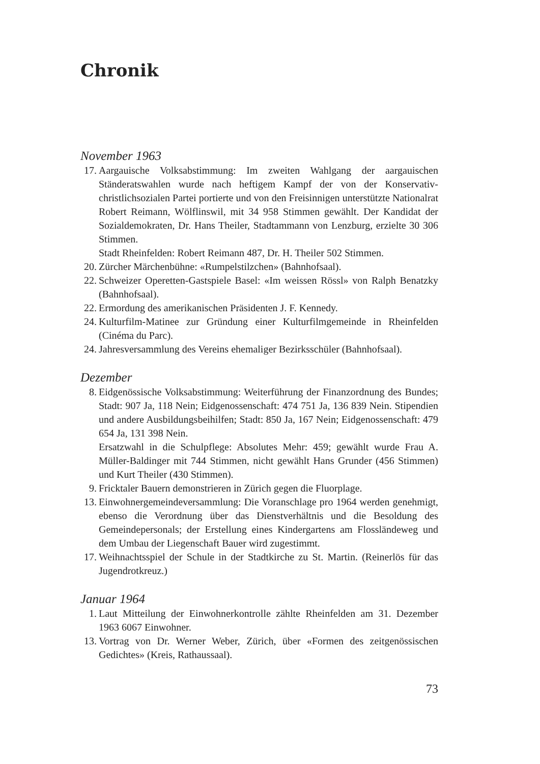Chronik
November 1963
17. Aargauische Volksabstimmung: Im zweiten Wahlgang der aargauischen Ständeratswahlen wurde nach heftigem Kampf der von der Konservativ-christlichsozialen Partei portierte und von den Freisinnigen unterstützte Nationalrat Robert Reimann, Wölflinswil, mit 34 958 Stimmen gewählt. Der Kandidat der Sozialdemokraten, Dr. Hans Theiler, Stadtammann von Lenzburg, erzielte 30 306 Stimmen.
Stadt Rheinfelden: Robert Reimann 487, Dr. H. Theiler 502 Stimmen.
20. Zürcher Märchenbühne: «Rumpelstilzchen» (Bahnhofsaal).
22. Schweizer Operetten-Gastspiele Basel: «Im weissen Rössl» von Ralph Benatzky (Bahnhofsaal).
22. Ermordung des amerikanischen Präsidenten J. F. Kennedy.
24. Kulturfilm-Matinee zur Gründung einer Kulturfilmgemeinde in Rheinfelden (Cinéma du Parc).
24. Jahresversammlung des Vereins ehemaliger Bezirksschüler (Bahnhofsaal).
Dezember
8. Eidgenössische Volksabstimmung: Weiterführung der Finanzordnung des Bundes; Stadt: 907 Ja, 118 Nein; Eidgenossenschaft: 474 751 Ja, 136 839 Nein. Stipendien und andere Ausbildungsbeihilfen; Stadt: 850 Ja, 167 Nein; Eidgenossenschaft: 479 654 Ja, 131 398 Nein.
Ersatzwahl in die Schulpflege: Absolutes Mehr: 459; gewählt wurde Frau A. Müller-Baldinger mit 744 Stimmen, nicht gewählt Hans Grunder (456 Stimmen) und Kurt Theiler (430 Stimmen).
9. Fricktaler Bauern demonstrieren in Zürich gegen die Fluorplage.
13. Einwohnergemeindeversammlung: Die Voranschlage pro 1964 werden genehmigt, ebenso die Verordnung über das Dienstverhältnis und die Besoldung des Gemeindepersonals; der Erstellung eines Kindergartens am Flossländeweg und dem Umbau der Liegenschaft Bauer wird zugestimmt.
17. Weihnachtsspiel der Schule in der Stadtkirche zu St. Martin. (Reinerlös für das Jugendrotkreuz.)
Januar 1964
1. Laut Mitteilung der Einwohnerkontrolle zählte Rheinfelden am 31. Dezember 1963 6067 Einwohner.
13. Vortrag von Dr. Werner Weber, Zürich, über «Formen des zeitgenössischen Gedichtes» (Kreis, Rathaussaal).
73